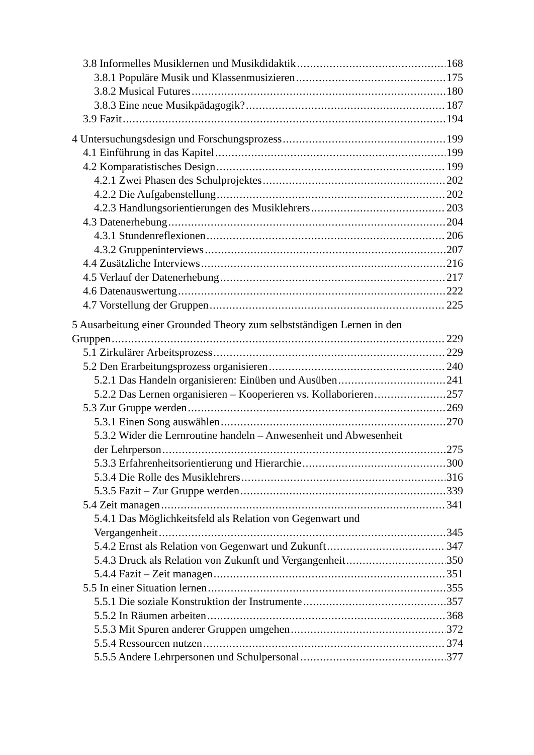3.8 Informelles Musiklernen und Musikdidaktik 168
3.8.1 Populäre Musik und Klassenmusizieren 175
3.8.2 Musical Futures 180
3.8.3 Eine neue Musikpädagogik? 187
3.9 Fazit 194
4 Untersuchungsdesign und Forschungsprozess 199
4.1 Einführung in das Kapitel 199
4.2 Komparatistisches Design 199
4.2.1 Zwei Phasen des Schulprojektes 202
4.2.2 Die Aufgabenstellung 202
4.2.3 Handlungsorientierungen des Musiklehrers 203
4.3 Datenerhebung 204
4.3.1 Stundenreflexionen 206
4.3.2 Gruppeninterviews 207
4.4 Zusätzliche Interviews 216
4.5 Verlauf der Datenerhebung 217
4.6 Datenauswertung 222
4.7 Vorstellung der Gruppen 225
5 Ausarbeitung einer Grounded Theory zum selbstständigen Lernen in den
Gruppen 229
5.1 Zirkulärer Arbeitsprozess 229
5.2 Den Erarbeitungsprozess organisieren 240
5.2.1 Das Handeln organisieren: Einüben und Ausüben 241
5.2.2 Das Lernen organisieren – Kooperieren vs. Kollaborieren 257
5.3 Zur Gruppe werden 269
5.3.1 Einen Song auswählen 270
5.3.2 Wider die Lernroutine handeln – Anwesenheit und Abwesenheit
der Lehrperson 275
5.3.3 Erfahrenheitsorientierung und Hierarchie 300
5.3.4 Die Rolle des Musiklehrers 316
5.3.5 Fazit – Zur Gruppe werden 339
5.4 Zeit managen 341
5.4.1 Das Möglichkeitsfeld als Relation von Gegenwart und
Vergangenheit 345
5.4.2 Ernst als Relation von Gegenwart und Zukunft 347
5.4.3 Druck als Relation von Zukunft und Vergangenheit 350
5.4.4 Fazit – Zeit managen 351
5.5 In einer Situation lernen 355
5.5.1 Die soziale Konstruktion der Instrumente 357
5.5.2 In Räumen arbeiten 368
5.5.3 Mit Spuren anderer Gruppen umgehen 372
5.5.4 Ressourcen nutzen 374
5.5.5 Andere Lehrpersonen und Schulpersonal 377